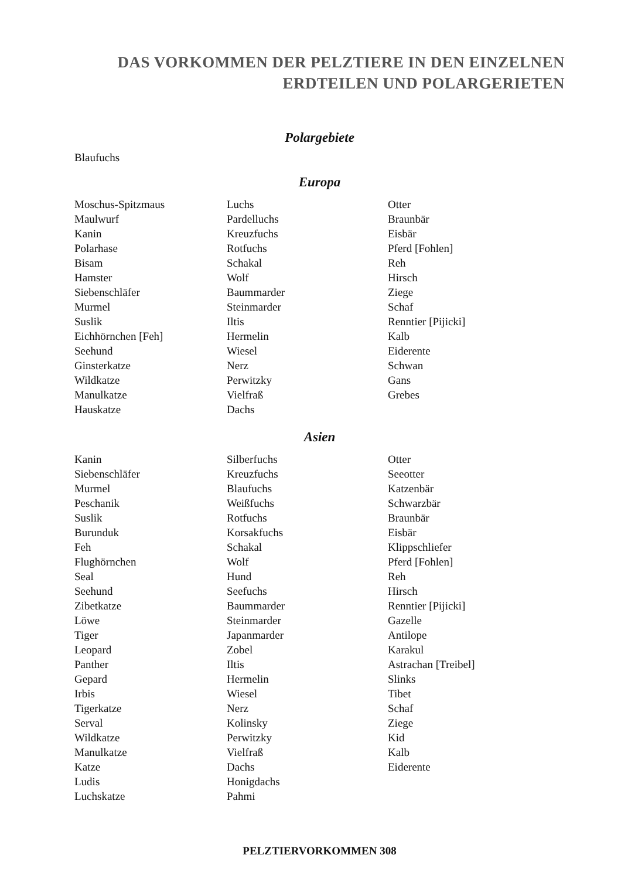DAS VORKOMMEN DER PELZTIERE IN DEN EINZELNEN
ERDTEILEN UND POLARGERIETEN
Polargebiete
Blaufuchs
Europa
Moschus-Spitzmaus
Maulwurf
Kanin
Polarhase
Bisam
Hamster
Siebenschläfer
Murmel
Suslik
Eichhörnchen [Feh]
Seehund
Ginsterkatze
Wildkatze
Manulkatze
Hauskatze
Luchs
Pardelluchs
Kreuzfuchs
Rotfuchs
Schakal
Wolf
Baummarder
Steinmarder
Iltis
Hermelin
Wiesel
Nerz
Perwitzky
Vielfraß
Dachs
Otter
Braunbär
Eisbär
Pferd [Fohlen]
Reh
Hirsch
Ziege
Schaf
Renntier [Pijicki]
Kalb
Eiderente
Schwan
Gans
Grebes
Asien
Kanin
Siebenschläfer
Murmel
Peschanik
Suslik
Burunduk
Feh
Flughörnchen
Seal
Seehund
Zibetkatze
Löwe
Tiger
Leopard
Panther
Gepard
Irbis
Tigerkatze
Serval
Wildkatze
Manulkatze
Katze
Ludis
Luchskatze
Silberfuchs
Kreuzfuchs
Blaufuchs
Weißfuchs
Rotfuchs
Korsakfuchs
Schakal
Wolf
Hund
Seefuchs
Baummarder
Steinmarder
Japanmarder
Zobel
Iltis
Hermelin
Wiesel
Nerz
Kolinsky
Perwitzky
Vielfraß
Dachs
Honigdachs
Pahmi
Otter
Seeotter
Katzenbär
Schwarzbär
Braunbär
Eisbär
Klippschliefer
Pferd [Fohlen]
Reh
Hirsch
Renntier [Pijicki]
Gazelle
Antilope
Karakul
Astrachan [Treibel]
Slinks
Tibet
Schaf
Ziege
Kid
Kalb
Eiderente
PELZTIERVORKOMMEN 308